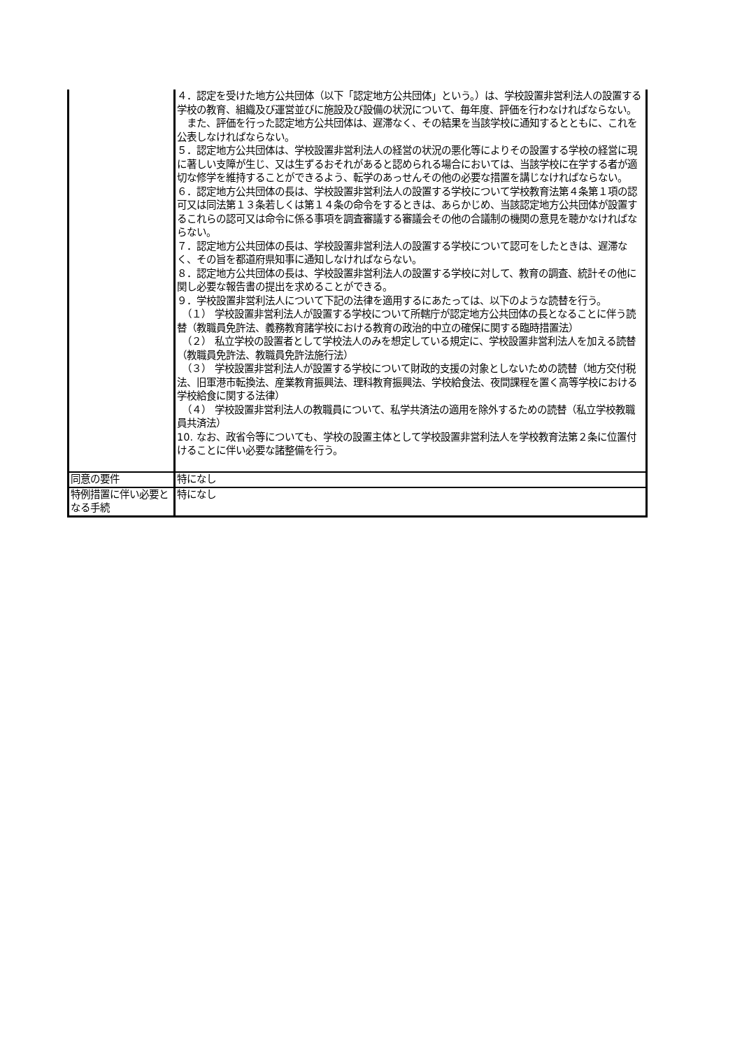| | ４．認定を受けた地方公共団体（以下「認定地方公共団体」という。）は、学校設置非営利法人の設置する学校の教育、組織及び運営並びに施設及び設備の状況について、毎年度、評価を行わなければならない。 また、評価を行った認定地方公共団体は、遅滞なく、その結果を当該学校に通知するとともに、これを公表しなければならない。 ５．認定地方公共団体は、学校設置非営利法人の経営の状況の悪化等によりその設置する学校の経営に現に著しい支障が生じ、又は生ずるおそれがあると認められる場合においては、当該学校に在学する者が適切な修学を維持することができるよう、転学のあっせんその他の必要な措置を講じなければならない。 ６．認定地方公共団体の長は、学校設置非営利法人の設置する学校について学校教育法第４条第１項の認可又は同法第１３条若しくは第１４条の命令をするときは、あらかじめ、当該認定地方公共団体が設置するこれらの認可又は命令に係る事項を調査審議する審議会その他の合議制の機関の意見を聴かなければならない。 ７．認定地方公共団体の長は、学校設置非営利法人の設置する学校について認可をしたときは、遅滞なく、その旨を都道府県知事に通知しなければならない。 ８．認定地方公共団体の長は、学校設置非営利法人の設置する学校に対して、教育の調査、統計その他に関し必要な報告書の提出を求めることができる。 ９．学校設置非営利法人について下記の法律を適用するにあたっては、以下のような読替を行う。 （１） 学校設置非営利法人が設置する学校について所轄庁が認定地方公共団体の長となることに伴う読替（教職員免許法、義務教育諸学校における教育の政治的中立の確保に関する臨時措置法） （２） 私立学校の設置者として学校法人のみを想定している規定に、学校設置非営利法人を加える読替（教職員免許法、教職員免許法施行法） （３） 学校設置非営利法人が設置する学校について財政的支援の対象としないための読替（地方交付税法、旧軍港市転換法、産業教育振興法、理科教育振興法、学校給食法、夜間課程を置く高等学校における学校給食に関する法律） （４） 学校設置非営利法人の教職員について、私学共済法の適用を除外するための読替（私立学校教職員共済法） 10. なお、政省令等についても、学校の設置主体として学校設置非営利法人を学校教育法第２条に位置付けることに伴い必要な諸整備を行う。 |
| 同意の要件 | 特になし |
| 特例措置に伴い必要となる手続 | 特になし |